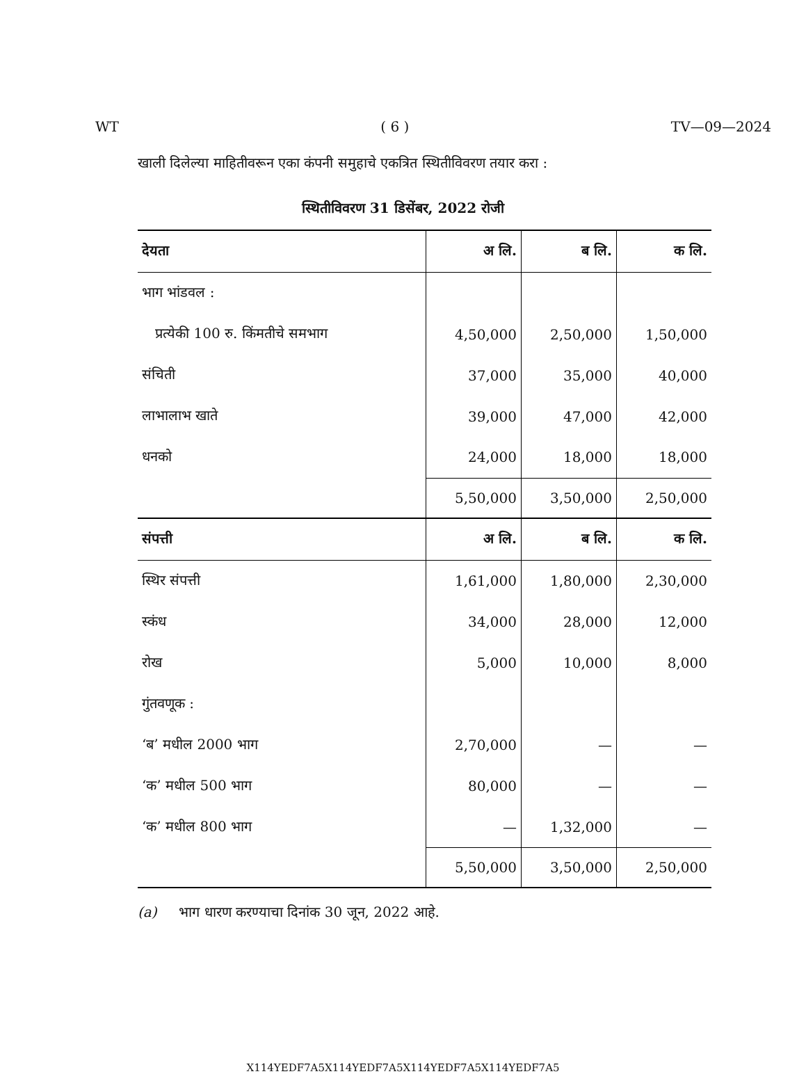WT ( 6 ) TV—09—2024
खाली दिलेल्या माहितीवरून एका कंपनी समुहाचे एकत्रित स्थितीविवरण तयार करा :
स्थितीविवरण 31 डिसेंबर, 2022 रोजी
| देयता | अ लि. | ब लि. | क लि. |
| --- | --- | --- | --- |
| भाग भांडवल : | | | |
| प्रत्येकी 100 रु. किंमतीचे समभाग | 4,50,000 | 2,50,000 | 1,50,000 |
| संचिती | 37,000 | 35,000 | 40,000 |
| लाभालाभ खाते | 39,000 | 47,000 | 42,000 |
| धनको | 24,000 | 18,000 | 18,000 |
| | 5,50,000 | 3,50,000 | 2,50,000 |
| संपत्ती | अ लि. | ब लि. | क लि. |
| स्थिर संपत्ती | 1,61,000 | 1,80,000 | 2,30,000 |
| स्कंध | 34,000 | 28,000 | 12,000 |
| रोख | 5,000 | 10,000 | 8,000 |
| गुंतवणूक : | | | |
| ‘ब’ मधील 2000 भाग | 2,70,000 | — | — |
| ‘क’ मधील 500 भाग | 80,000 | — | — |
| ‘क’ मधील 800 भाग | — | 1,32,000 | — |
| | 5,50,000 | 3,50,000 | 2,50,000 |
(a) भाग धारण करण्याचा दिनांक 30 जून, 2022 आहे.
X114YEDF7A5X114YEDF7A5X114YEDF7A5X114YEDF7A5